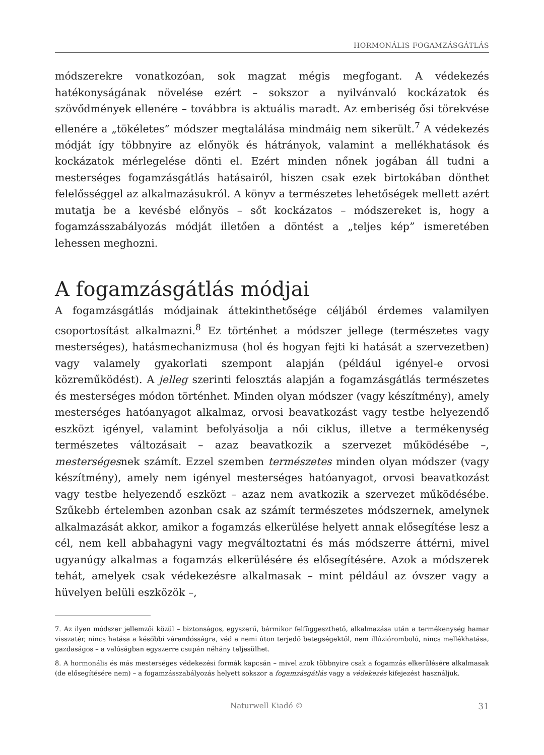HORMONÁLIS FOGAMZÁSGÁTLÁS
módszerekre vonatkozóan, sok magzat mégis megfogant. A védekezés hatékonyságának növelése ezért – sokszor a nyilvánvaló kockázatok és szövődmények ellenére – továbbra is aktuális maradt. Az emberiség ősi törekvése ellenére a „tökéletes” módszer megtalálása mindmáig nem sikerült.<sup>7</sup> A védekezés módját így többnyire az előnyök és hátrányok, valamint a mellékhatások és kockázatok mérlegelése dönti el. Ezért minden nőnek jogában áll tudni a mesterséges fogamzásgátlás hatásairól, hiszen csak ezek birtokában dönthet felelősséggel az alkalmazásukról. A könyv a természetes lehetőségek mellett azért mutatja be a kevésbé előnyös – sőt kockázatos – módszereket is, hogy a fogamzásszabályozás módját illetően a döntést a „teljes kép” ismeretében lehessen meghozni.
A fogamzásgátlás módjai
A fogamzásgátlás módjainak áttekinthetősége céljából érdemes valamilyen csoportosítást alkalmazni.<sup>8</sup> Ez történhet a módszer jellege (természetes vagy mesterséges), hatásmechanizmusa (hol és hogyan fejti ki hatását a szervezetben) vagy valamely gyakorlati szempont alapján (például igényel-e orvosi közreműködést). A jelleg szerinti felosztás alapján a fogamzásgátlás természetes és mesterséges módon történhet. Minden olyan módszer (vagy készítmény), amely mesterséges hatóanyagot alkalmaz, orvosi beavatkozást vagy testbe helyezendő eszközt igényel, valamint befolyásolja a női ciklus, illetve a termékenység természetes változásait – azaz beavatkozik a szervezet működésébe –, mesterségesnek számít. Ezzel szemben természetes minden olyan módszer (vagy készítmény), amely nem igényel mesterséges hatóanyagot, orvosi beavatkozást vagy testbe helyezendő eszközt – azaz nem avatkozik a szervezet működésébe. Szűkebb értelemben azonban csak az számít természetes módszernek, amelynek alkalmazását akkor, amikor a fogamzás elkerülése helyett annak elősegítése lesz a cél, nem kell abbahagyni vagy megváltoztatni és más módszerre áttérni, mivel ugyanúgy alkalmas a fogamzás elkerülésére és elősegítésére. Azok a módszerek tehát, amelyek csak védekezésre alkalmasak – mint például az óvszer vagy a hüvelyen belüli eszközök –,
7. Az ilyen módszer jellemzői közül – biztonságos, egyszerű, bármikor felfüggeszthető, alkalmazása után a termékenység hamar visszatér, nincs hatása a későbbi várandósságra, véd a nemi úton terjedő betegségektől, nem illúzióromboló, nincs mellékhatása, gazdaságos – a valóságban egyszerre csupán néhány teljesülhet.
8. A hormonális és más mesterséges védekezési formák kapcsán – mivel azok többnyire csak a fogamzás elkerülésére alkalmasak (de elősegítésére nem) – a fogamzásszabályozás helyett sokszor a fogamzásgátlás vagy a védekezés kifejezést használjuk.
Naturwell Kiadó © 31